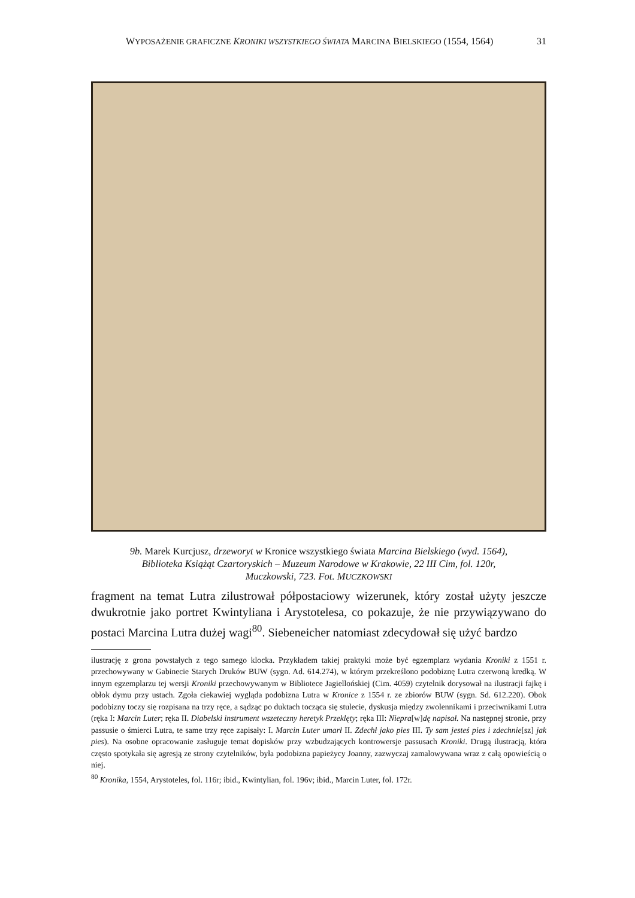WYPOSAŻENIE GRAFICZNE KRONIKI WSZYSTKIEGO ŚWIATA MARCINA BIELSKIEGO (1554, 1564) 31
9b. Marek Kurcjusz, drzeworyt w Kronice wszystkiego świata Marcina Bielskiego (wyd. 1564),
Biblioteka Książąt Czartoryskich – Muzeum Narodowe w Krakowie, 22 III Cim, fol. 120r,
Muczkowski, 723. Fot. MUCZKOWSKI
fragment na temat Lutra zilustrował półpostaciowy wizerunek, który został użyty jeszcze dwukrotnie jako portret Kwintyliana i Arystotelesa, co pokazuje, że nie przywiązywano do postaci Marcina Lutra dużej wagi<sup>80</sup>. Siebeneicher natomiast zdecydował się użyć bardzo
ilustrację z grona powstałych z tego samego klocka. Przykładem takiej praktyki może być egzemplarz wydania Kroniki z 1551 r. przechowywany w Gabinecie Starych Druków BUW (sygn. Ad. 614.274), w którym przekreślono podobiznę Lutra czerwoną kredką. W innym egzemplarzu tej wersji Kroniki przechowywanym w Bibliotece Jagiellońskiej (Cim. 4059) czytelnik dorysował na ilustracji fajkę i obłok dymu przy ustach. Zgoła ciekawiej wygląda podobizna Lutra w Kronice z 1554 r. ze zbiorów BUW (sygn. Sd. 612.220). Obok podobizny toczy się rozpisana na trzy ręce, a sądząc po duktach tocząca się stulecie, dyskusja między zwolennikami i przeciwnikami Lutra (ręka I: Marcin Luter; ręka II. Diabelski instrument wszeteczny heretyk Przeklęty; ręka III: Niepra[w]dę napisał. Na następnej stronie, przy passusie o śmierci Lutra, te same trzy ręce zapisały: I. Marcin Luter umarł II. Zdechł jako pies III. Ty sam jesteś pies i zdech­nie[sz] jak pies). Na osobne opracowanie zasługuje temat dopisków przy wzbudzających kontrowersje passusach Kro­niki. Drugą ilustracją, która często spotykała się agresją ze strony czytelników, była podobizna papieżycy Joanny, zazwyczaj zamalowywana wraz z całą opowieścią o niej.
<sup>80</sup> Kronika, 1554, Arystoteles, fol. 116r; ibid., Kwintylian, fol. 196v; ibid., Marcin Luter, fol. 172r.